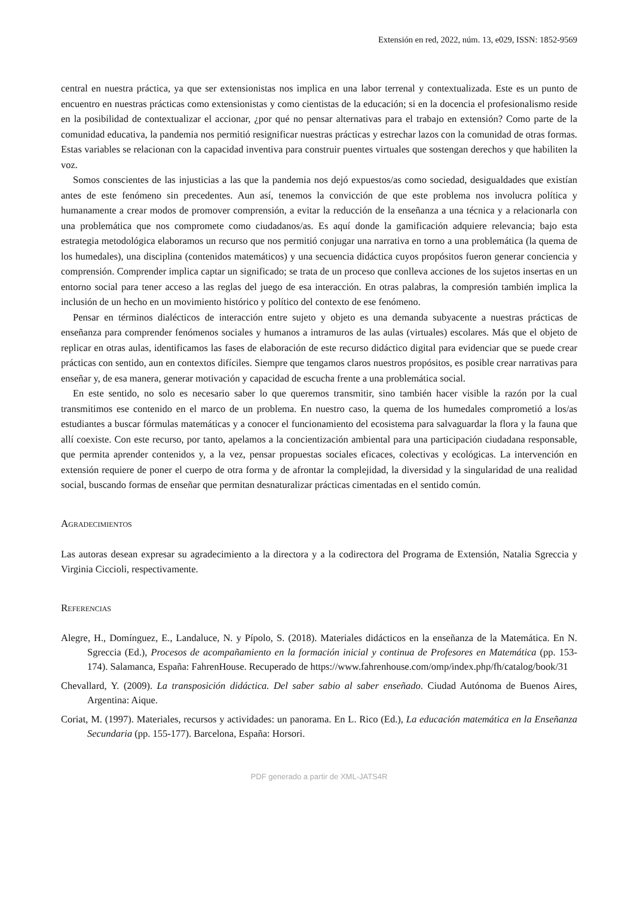Extensión en red, 2022, núm. 13, e029, ISSN: 1852-9569
central en nuestra práctica, ya que ser extensionistas nos implica en una labor terrenal y contextualizada. Este es un punto de encuentro en nuestras prácticas como extensionistas y como cientistas de la educación; si en la docencia el profesionalismo reside en la posibilidad de contextualizar el accionar, ¿por qué no pensar alternativas para el trabajo en extensión? Como parte de la comunidad educativa, la pandemia nos permitió resignificar nuestras prácticas y estrechar lazos con la comunidad de otras formas. Estas variables se relacionan con la capacidad inventiva para construir puentes virtuales que sostengan derechos y que habiliten la voz.
Somos conscientes de las injusticias a las que la pandemia nos dejó expuestos/as como sociedad, desigualdades que existían antes de este fenómeno sin precedentes. Aun así, tenemos la convicción de que este problema nos involucra política y humanamente a crear modos de promover comprensión, a evitar la reducción de la enseñanza a una técnica y a relacionarla con una problemática que nos compromete como ciudadanos/as. Es aquí donde la gamificación adquiere relevancia; bajo esta estrategia metodológica elaboramos un recurso que nos permitió conjugar una narrativa en torno a una problemática (la quema de los humedales), una disciplina (contenidos matemáticos) y una secuencia didáctica cuyos propósitos fueron generar conciencia y comprensión. Comprender implica captar un significado; se trata de un proceso que conlleva acciones de los sujetos insertas en un entorno social para tener acceso a las reglas del juego de esa interacción. En otras palabras, la compresión también implica la inclusión de un hecho en un movimiento histórico y político del contexto de ese fenómeno.
Pensar en términos dialécticos de interacción entre sujeto y objeto es una demanda subyacente a nuestras prácticas de enseñanza para comprender fenómenos sociales y humanos a intramuros de las aulas (virtuales) escolares. Más que el objeto de replicar en otras aulas, identificamos las fases de elaboración de este recurso didáctico digital para evidenciar que se puede crear prácticas con sentido, aun en contextos difíciles. Siempre que tengamos claros nuestros propósitos, es posible crear narrativas para enseñar y, de esa manera, generar motivación y capacidad de escucha frente a una problemática social.
En este sentido, no solo es necesario saber lo que queremos transmitir, sino también hacer visible la razón por la cual transmitimos ese contenido en el marco de un problema. En nuestro caso, la quema de los humedales comprometió a los/as estudiantes a buscar fórmulas matemáticas y a conocer el funcionamiento del ecosistema para salvaguardar la flora y la fauna que allí coexiste. Con este recurso, por tanto, apelamos a la concientización ambiental para una participación ciudadana responsable, que permita aprender contenidos y, a la vez, pensar propuestas sociales eficaces, colectivas y ecológicas. La intervención en extensión requiere de poner el cuerpo de otra forma y de afrontar la complejidad, la diversidad y la singularidad de una realidad social, buscando formas de enseñar que permitan desnaturalizar prácticas cimentadas en el sentido común.
Agradecimientos
Las autoras desean expresar su agradecimiento a la directora y a la codirectora del Programa de Extensión, Natalia Sgreccia y Virginia Ciccioli, respectivamente.
Referencias
Alegre, H., Domínguez, E., Landaluce, N. y Pípolo, S. (2018). Materiales didácticos en la enseñanza de la Matemática. En N. Sgreccia (Ed.), Procesos de acompañamiento en la formación inicial y continua de Profesores en Matemática (pp. 153-174). Salamanca, España: FahrenHouse. Recuperado de https://www.fahrenhouse.com/omp/index.php/fh/catalog/book/31
Chevallard, Y. (2009). La transposición didáctica. Del saber sabio al saber enseñado. Ciudad Autónoma de Buenos Aires, Argentina: Aique.
Coriat, M. (1997). Materiales, recursos y actividades: un panorama. En L. Rico (Ed.), La educación matemática en la Enseñanza Secundaria (pp. 155-177). Barcelona, España: Horsori.
PDF generado a partir de XML-JATS4R